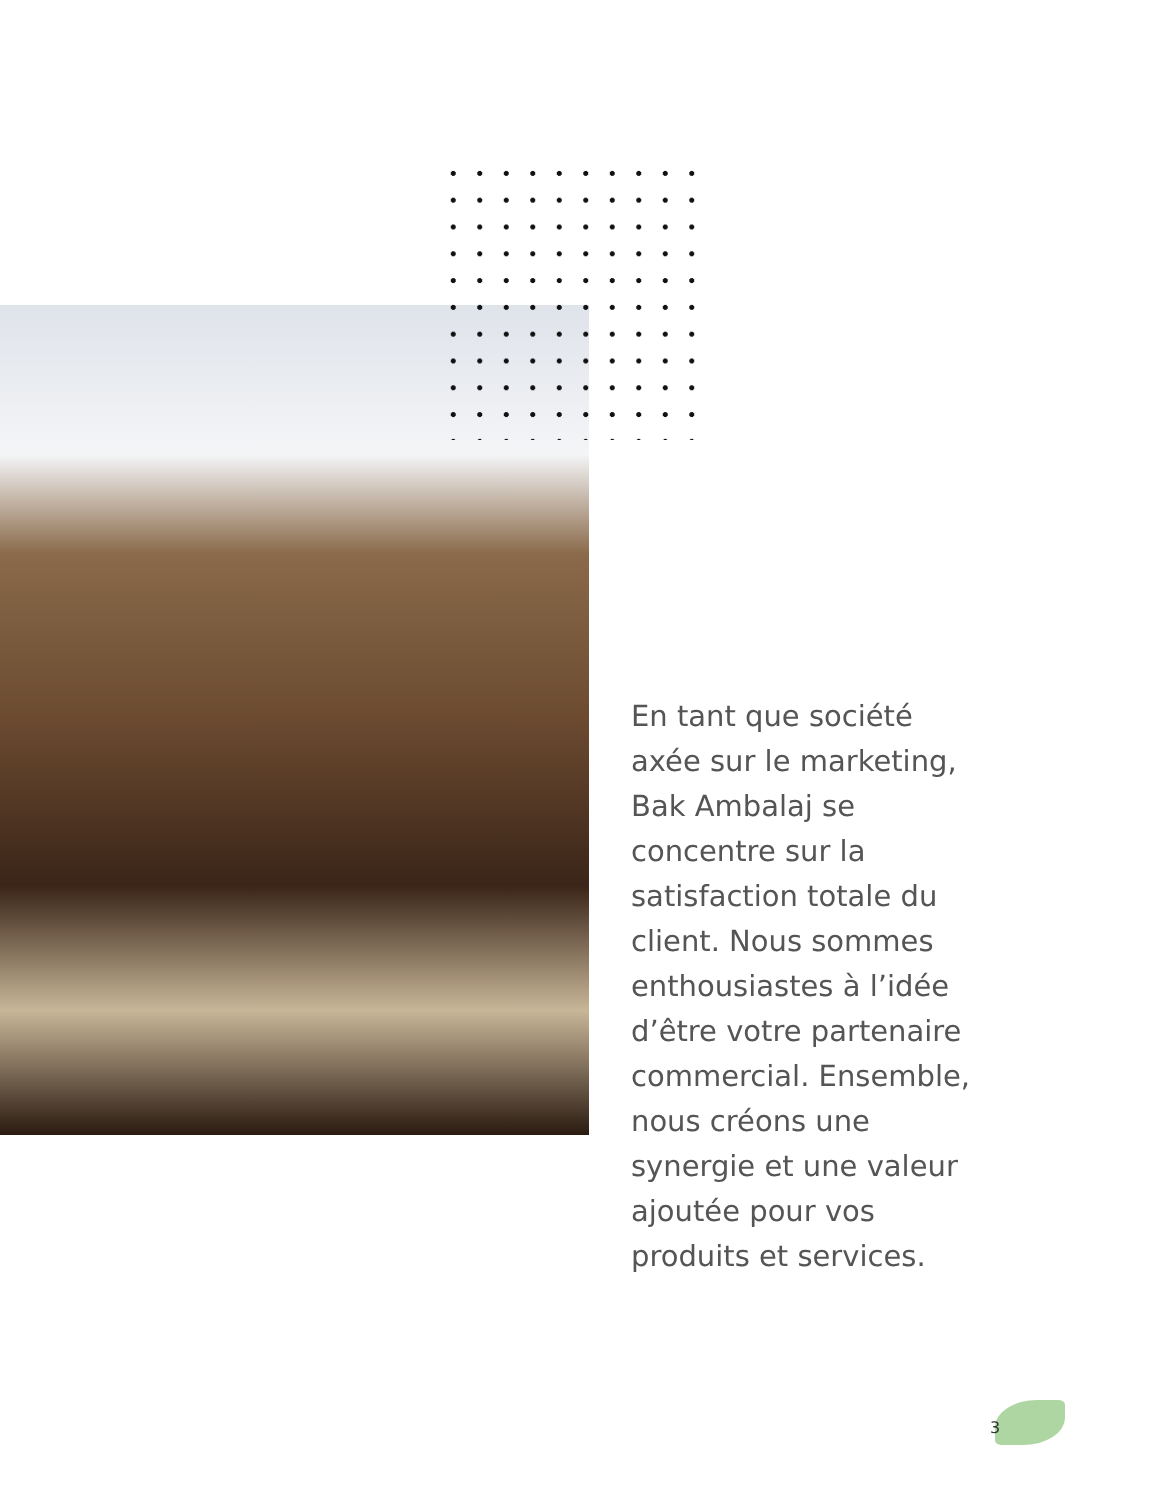En tant que société axée sur le marketing, Bak Ambalaj se concentre sur la satisfaction totale du client. Nous sommes enthousiastes à l’idée d’être votre partenaire commercial. Ensemble, nous créons une synergie et une valeur ajoutée pour vos produits et services.
3